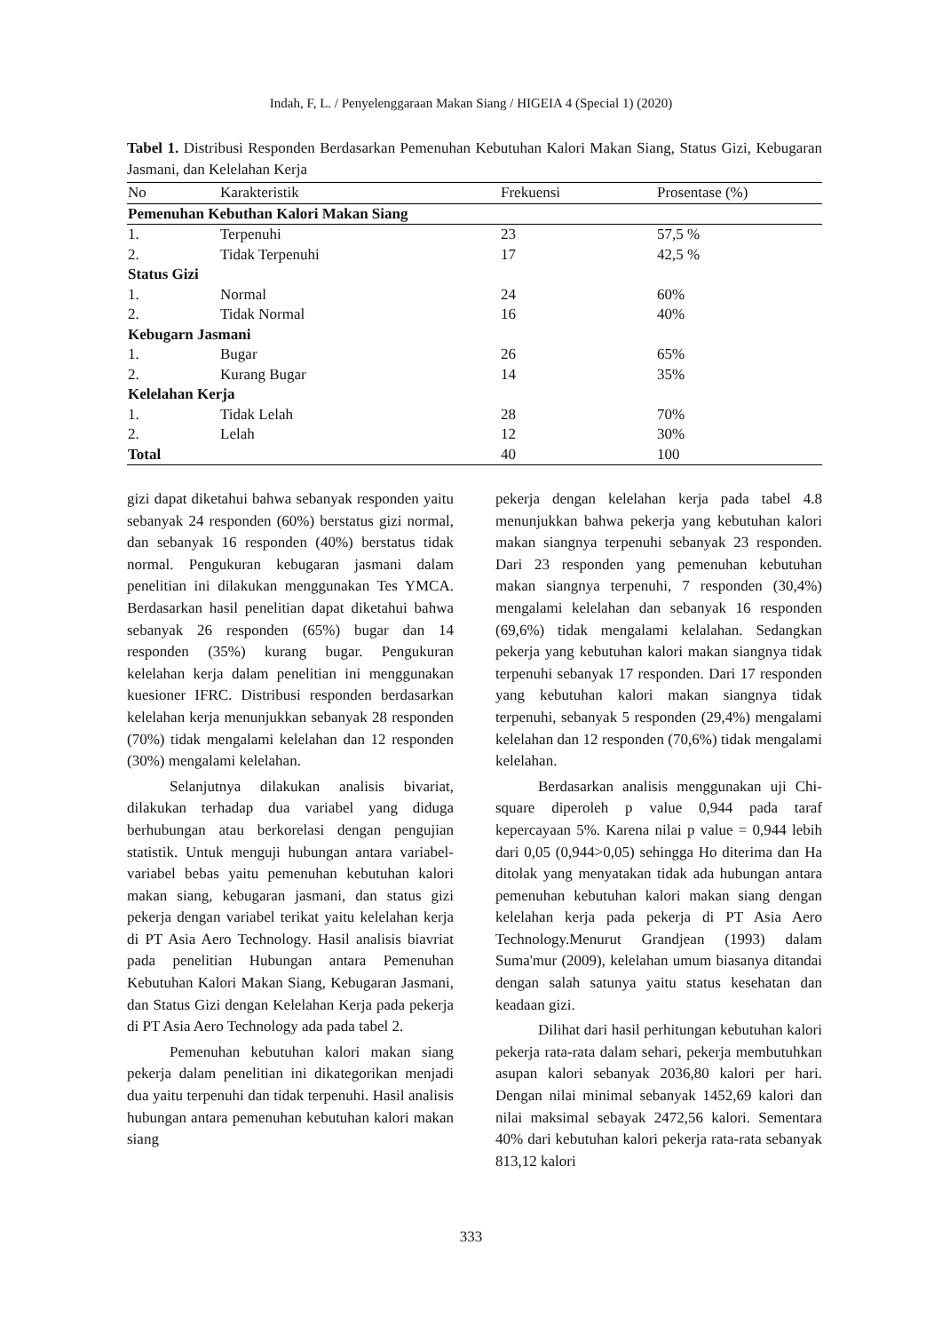Indah, F, L. / Penyelenggaraan Makan Siang / HIGEIA 4 (Special 1) (2020)
Tabel 1. Distribusi Responden Berdasarkan Pemenuhan Kebutuhan Kalori Makan Siang, Status Gizi, Kebugaran Jasmani, dan Kelelahan Kerja
| No | Karakteristik | Frekuensi | Prosentase (%) |
| --- | --- | --- | --- |
| Pemenuhan Kebuthan Kalori Makan Siang | | | |
| 1. | Terpenuhi | 23 | 57,5 % |
| 2. | Tidak Terpenuhi | 17 | 42,5 % |
| Status Gizi | | | |
| 1. | Normal | 24 | 60% |
| 2. | Tidak Normal | 16 | 40% |
| Kebugarn Jasmani | | | |
| 1. | Bugar | 26 | 65% |
| 2. | Kurang Bugar | 14 | 35% |
| Kelelahan Kerja | | | |
| 1. | Tidak Lelah | 28 | 70% |
| 2. | Lelah | 12 | 30% |
| Total | | 40 | 100 |
gizi dapat diketahui bahwa sebanyak responden yaitu sebanyak 24 responden (60%) berstatus gizi normal, dan sebanyak 16 responden (40%) berstatus tidak normal. Pengukuran kebugaran jasmani dalam penelitian ini dilakukan menggunakan Tes YMCA. Berdasarkan hasil penelitian dapat diketahui bahwa sebanyak 26 responden (65%) bugar dan 14 responden (35%) kurang bugar. Pengukuran kelelahan kerja dalam penelitian ini menggunakan kuesioner IFRC. Distribusi responden berdasarkan kelelahan kerja menunjukkan sebanyak 28 responden (70%) tidak mengalami kelelahan dan 12 responden (30%) mengalami kelelahan.
Selanjutnya dilakukan analisis bivariat, dilakukan terhadap dua variabel yang diduga berhubungan atau berkorelasi dengan pengujian statistik. Untuk menguji hubungan antara variabel-variabel bebas yaitu pemenuhan kebutuhan kalori makan siang, kebugaran jasmani, dan status gizi pekerja dengan variabel terikat yaitu kelelahan kerja di PT Asia Aero Technology. Hasil analisis biavriat pada penelitian Hubungan antara Pemenuhan Kebutuhan Kalori Makan Siang, Kebugaran Jasmani, dan Status Gizi dengan Kelelahan Kerja pada pekerja di PT Asia Aero Technology ada pada tabel 2.
Pemenuhan kebutuhan kalori makan siang pekerja dalam penelitian ini dikategorikan menjadi dua yaitu terpenuhi dan tidak terpenuhi. Hasil analisis hubungan antara pemenuhan kebutuhan kalori makan siang
pekerja dengan kelelahan kerja pada tabel 4.8 menunjukkan bahwa pekerja yang kebutuhan kalori makan siangnya terpenuhi sebanyak 23 responden. Dari 23 responden yang pemenuhan kebutuhan makan siangnya terpenuhi, 7 responden (30,4%) mengalami kelelahan dan sebanyak 16 responden (69,6%) tidak mengalami kelalahan. Sedangkan pekerja yang kebutuhan kalori makan siangnya tidak terpenuhi sebanyak 17 responden. Dari 17 responden yang kebutuhan kalori makan siangnya tidak terpenuhi, sebanyak 5 responden (29,4%) mengalami kelelahan dan 12 responden (70,6%) tidak mengalami kelelahan.
Berdasarkan analisis menggunakan uji Chi-square diperoleh p value 0,944 pada taraf kepercayaan 5%. Karena nilai p value = 0,944 lebih dari 0,05 (0,944>0,05) sehingga Ho diterima dan Ha ditolak yang menyatakan tidak ada hubungan antara pemenuhan kebutuhan kalori makan siang dengan kelelahan kerja pada pekerja di PT Asia Aero Technology.Menurut Grandjean (1993) dalam Suma'mur (2009), kelelahan umum biasanya ditandai dengan salah satunya yaitu status kesehatan dan keadaan gizi.
Dilihat dari hasil perhitungan kebutuhan kalori pekerja rata-rata dalam sehari, pekerja membutuhkan asupan kalori sebanyak 2036,80 kalori per hari. Dengan nilai minimal sebanyak 1452,69 kalori dan nilai maksimal sebayak 2472,56 kalori. Sementara 40% dari kebutuhan kalori pekerja rata-rata sebanyak 813,12 kalori
333